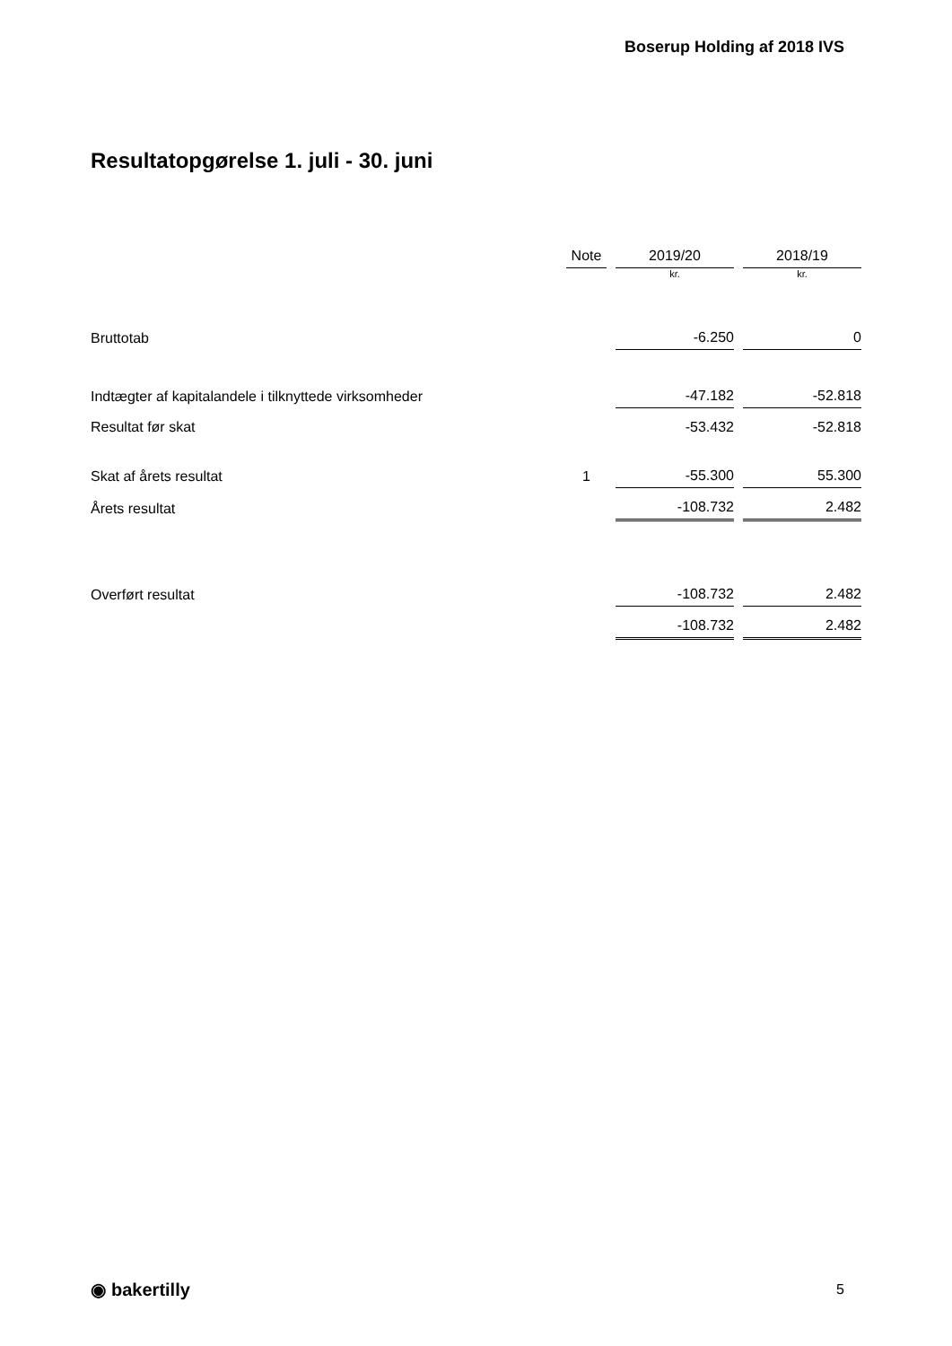Boserup Holding af 2018 IVS
Resultatopgørelse 1. juli - 30. juni
| | Note | 2019/20 | 2018/19 |
| --- | --- | --- | --- |
| | | kr. | kr. |
| Bruttotab | | -6.250 | 0 |
| Indtægter af kapitalandele i tilknyttede virksomheder | | -47.182 | -52.818 |
| Resultat før skat | | -53.432 | -52.818 |
| Skat af årets resultat | 1 | -55.300 | 55.300 |
| Årets resultat | | -108.732 | 2.482 |
| Overført resultat | | -108.732 | 2.482 |
| | | -108.732 | 2.482 |
◉ bakertilly 5